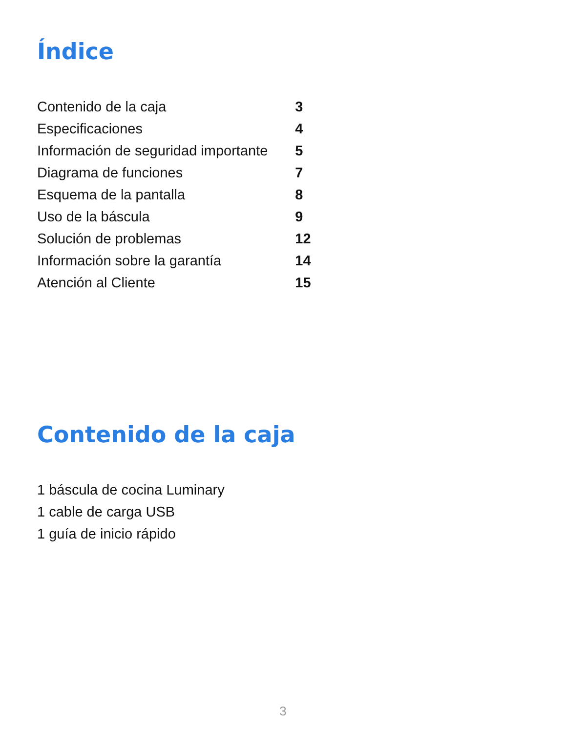Índice
| Contenido de la caja | 3 |
| Especificaciones | 4 |
| Información de seguridad importante | 5 |
| Diagrama de funciones | 7 |
| Esquema de la pantalla | 8 |
| Uso de la báscula | 9 |
| Solución de problemas | 12 |
| Información sobre la garantía | 14 |
| Atención al Cliente | 15 |
Contenido de la caja
1 báscula de cocina Luminary
1 cable de carga USB
1 guía de inicio rápido
3